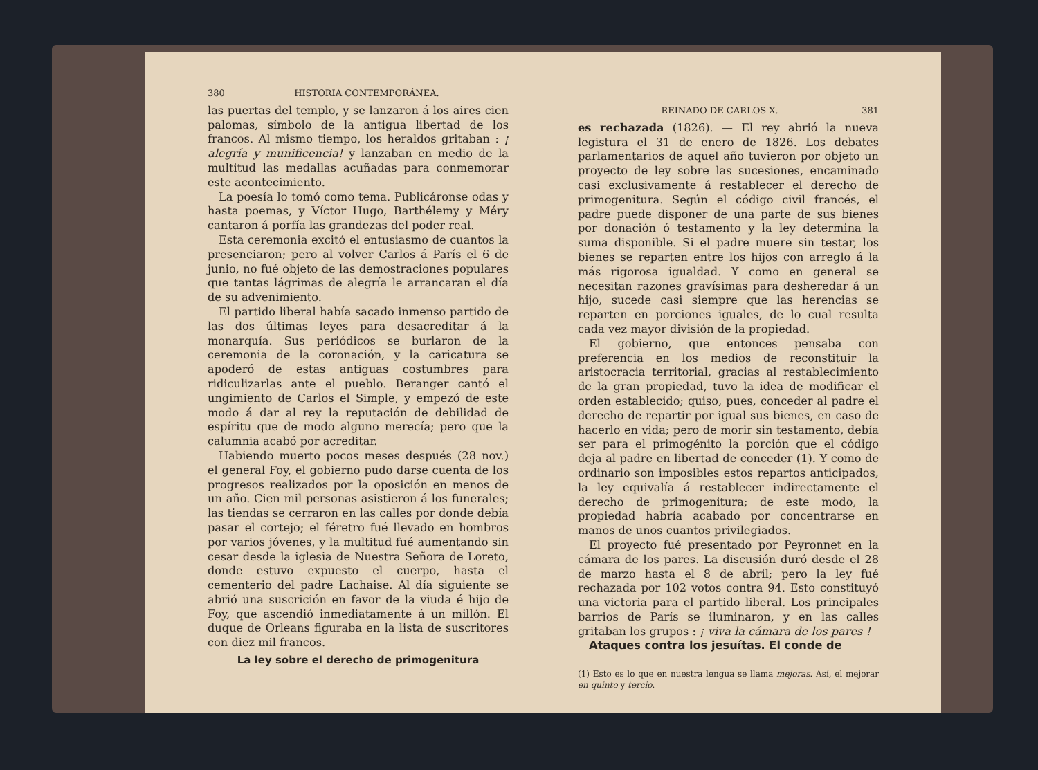380 HISTORIA CONTEMPORÁNEA.
las puertas del templo, y se lanzaron á los aires cien palomas, símbolo de la antigua libertad de los francos. Al mismo tiempo, los heraldos gritaban : ¡ alegría y munificencia! y lanzaban en medio de la multitud las medallas acuñadas para conmemorar este acontecimiento.
La poesía lo tomó como tema. Publicáronse odas y hasta poemas, y Víctor Hugo, Barthélemy y Méry cantaron á porfía las grandezas del poder real.
Esta ceremonia excitó el entusiasmo de cuantos la presenciaron; pero al volver Carlos á París el 6 de junio, no fué objeto de las demostraciones populares que tantas lágrimas de alegría le arrancaran el día de su advenimiento.
El partido liberal había sacado inmenso partido de las dos últimas leyes para desacreditar á la monarquía. Sus periódicos se burlaron de la ceremonia de la coronación, y la caricatura se apoderó de estas antiguas costumbres para ridiculizarlas ante el pueblo. Beranger cantó el ungimiento de Carlos el Simple, y empezó de este modo á dar al rey la reputación de debilidad de espíritu que de modo alguno merecía; pero que la calumnia acabó por acreditar.
Habiendo muerto pocos meses después (28 nov.) el general Foy, el gobierno pudo darse cuenta de los progresos realizados por la oposición en menos de un año. Cien mil personas asistieron á los funerales; las tiendas se cerraron en las calles por donde debía pasar el cortejo; el féretro fué llevado en hombros por varios jóvenes, y la multitud fué aumentando sin cesar desde la iglesia de Nuestra Señora de Loreto, donde estuvo expuesto el cuerpo, hasta el cementerio del padre Lachaise. Al día siguiente se abrió una suscrición en favor de la viuda é hijo de Foy, que ascendió inmediatamente á un millón. El duque de Orleans figuraba en la lista de suscritores con diez mil francos.
La ley sobre el derecho de primogenitura
REINADO DE CARLOS X. 381
es rechazada (1826). — El rey abrió la nueva legistura el 31 de enero de 1826. Los debates parlamentarios de aquel año tuvieron por objeto un proyecto de ley sobre las sucesiones, encaminado casi exclusivamente á restablecer el derecho de primogenitura. Según el código civil francés, el padre puede disponer de una parte de sus bienes por donación ó testamento y la ley determina la suma disponible. Si el padre muere sin testar, los bienes se reparten entre los hijos con arreglo á la más rigorosa igualdad. Y como en general se necesitan razones gravísimas para desheredar á un hijo, sucede casi siempre que las herencias se reparten en porciones iguales, de lo cual resulta cada vez mayor división de la propiedad.
El gobierno, que entonces pensaba con preferencia en los medios de reconstituir la aristocracia territorial, gracias al restablecimiento de la gran propiedad, tuvo la idea de modificar el orden establecido; quiso, pues, conceder al padre el derecho de repartir por igual sus bienes, en caso de hacerlo en vida; pero de morir sin testamento, debía ser para el primogénito la porción que el código deja al padre en libertad de conceder (1). Y como de ordinario son imposibles estos repartos anticipados, la ley equivalía á restablecer indirectamente el derecho de primogenitura; de este modo, la propiedad habría acabado por concentrarse en manos de unos cuantos privilegiados.
El proyecto fué presentado por Peyronnet en la cámara de los pares. La discusión duró desde el 28 de marzo hasta el 8 de abril; pero la ley fué rechazada por 102 votos contra 94. Esto constituyó una victoria para el partido liberal. Los principales barrios de París se iluminaron, y en las calles gritaban los grupos : ¡ viva la cámara de los pares !
Ataques contra los jesuítas. El conde de
(1) Esto es lo que en nuestra lengua se llama mejoras. Así, el mejorar en quinto y tercio.